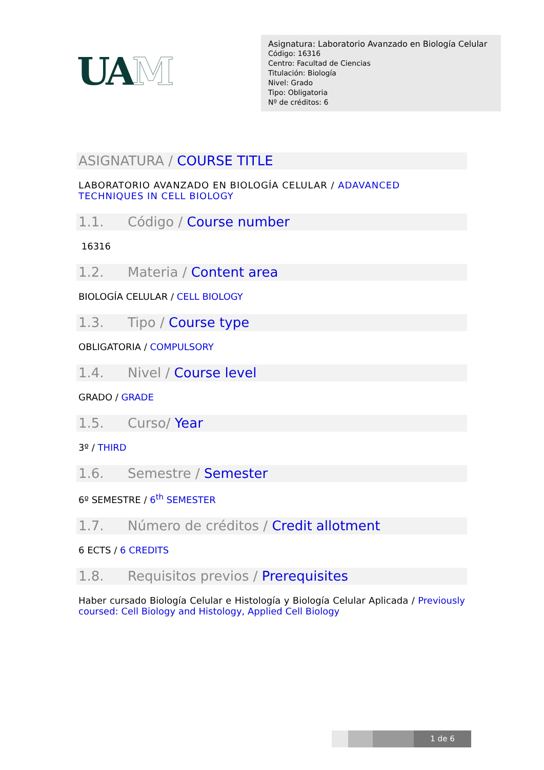UAM
Asignatura: Laboratorio Avanzado en Biología Celular
Código: 16316
Centro: Facultad de Ciencias
Titulación: Biología
Nivel: Grado
Tipo: Obligatoria
Nº de créditos: 6
ASIGNATURA / COURSE TITLE
LABORATORIO AVANZADO EN BIOLOGÍA CELULAR / ADAVANCED TECHNIQUES IN CELL BIOLOGY
1.1. Código / Course number
16316
1.2. Materia / Content area
BIOLOGÍA CELULAR / CELL BIOLOGY
1.3. Tipo / Course type
OBLIGATORIA / COMPULSORY
1.4. Nivel / Course level
GRADO / GRADE
1.5. Curso/ Year
3º / THIRD
1.6. Semestre / Semester
6º SEMESTRE / 6<sup>th</sup> SEMESTER
1.7. Número de créditos / Credit allotment
6 ECTS / 6 CREDITS
1.8. Requisitos previos / Prerequisites
Haber cursado Biología Celular e Histología y Biología Celular Aplicada / Previously coursed: Cell Biology and Histology, Applied Cell Biology
1 de 6